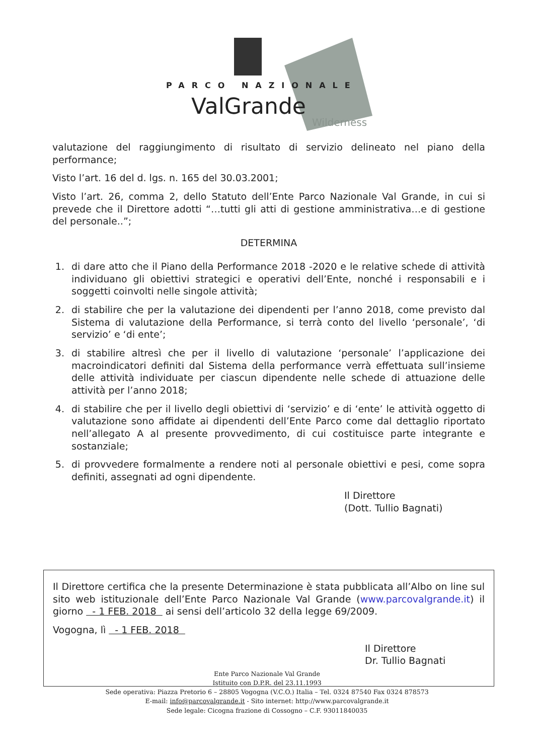PARCO NAZIONALE
ValGrande
Wilderness
valutazione del raggiungimento di risultato di servizio delineato nel piano della performance;
Visto l’art. 16 del d. lgs. n. 165 del 30.03.2001;
Visto l’art. 26, comma 2, dello Statuto dell’Ente Parco Nazionale Val Grande, in cui si prevede che il Direttore adotti “…tutti gli atti di gestione amministrativa…e di gestione del personale..”;
DETERMINA
1. di dare atto che il Piano della Performance 2018 -2020 e le relative schede di attività individuano gli obiettivi strategici e operativi dell’Ente, nonché i responsabili e i soggetti coinvolti nelle singole attività;
2. di stabilire che per la valutazione dei dipendenti per l’anno 2018, come previsto dal Sistema di valutazione della Performance, si terrà conto del livello ‘personale’, ‘di servizio’ e ‘di ente’;
3. di stabilire altresì che per il livello di valutazione ‘personale’ l’applicazione dei macroindicatori definiti dal Sistema della performance verrà effettuata sull’insieme delle attività individuate per ciascun dipendente nelle schede di attuazione delle attività per l’anno 2018;
4. di stabilire che per il livello degli obiettivi di ‘servizio’ e di ‘ente’ le attività oggetto di valutazione sono affidate ai dipendenti dell’Ente Parco come dal dettaglio riportato nell’allegato A al presente provvedimento, di cui costituisce parte integrante e sostanziale;
5. di provvedere formalmente a rendere noti al personale obiettivi e pesi, come sopra definiti, assegnati ad ogni dipendente.
Il Direttore
(Dott. Tullio Bagnati)
Il Direttore certifica che la presente Determinazione è stata pubblicata all’Albo on line sul sito web istituzionale dell’Ente Parco Nazionale Val Grande (www.parcovalgrande.it) il giorno - 1 FEB. 2018 ai sensi dell’articolo 32 della legge 69/2009.
Vogogna, lì - 1 FEB. 2018
Il Direttore
Dr. Tullio Bagnati
Ente Parco Nazionale Val Grande
Istituito con D.P.R. del 23.11.1993
Sede operativa: Piazza Pretorio 6 – 28805 Vogogna (V.C.O.) Italia – Tel. 0324 87540 Fax 0324 878573
E-mail: info@parcovalgrande.it - Sito internet: http://www.parcovalgrande.it
Sede legale: Cicogna frazione di Cossogno – C.F. 93011840035